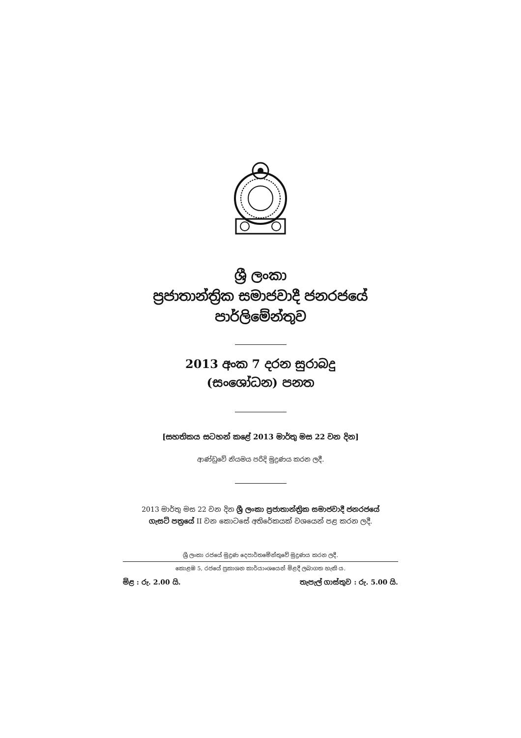ශ්‍රී ලංකා
ප්‍රජාතාන්ත්‍රික සමාජවාදී ජනරජයේ
පාර්ලිමේන්තුව
2013 අංක 7 දරන සුරාබදු
(සංශෝධන) පනත
[සහතිකය සටහන් කළේ 2013 මාර්තු මස 22 වන දින]
ආණ්ඩුවේ නියමය පරිදි මුද්‍රණය කරන ලදී.
2013 මාර්තු මස 22 වන දින ශ්‍රී ලංකා ප්‍රජාතාන්ත්‍රික සමාජවාදී ජනරජයේ
ගැසට් පත්‍රයේ II වන කොටසේ අතිරේකයක් වශයෙන් පළ කරන ලදී.
ශ්‍රී ලංකා රජයේ මුද්‍රණ දෙපාර්තමේන්තුවේ මුද්‍රණය කරන ලදී.
කොළඹ 5, රජයේ ප්‍රකාශන කාර්යාංශයෙන් මිළදී ලබාගත හැකි ය.
මිළ : රු. 2.00 යි. තැපැල් ගාස්තුව : රු. 5.00 යි.